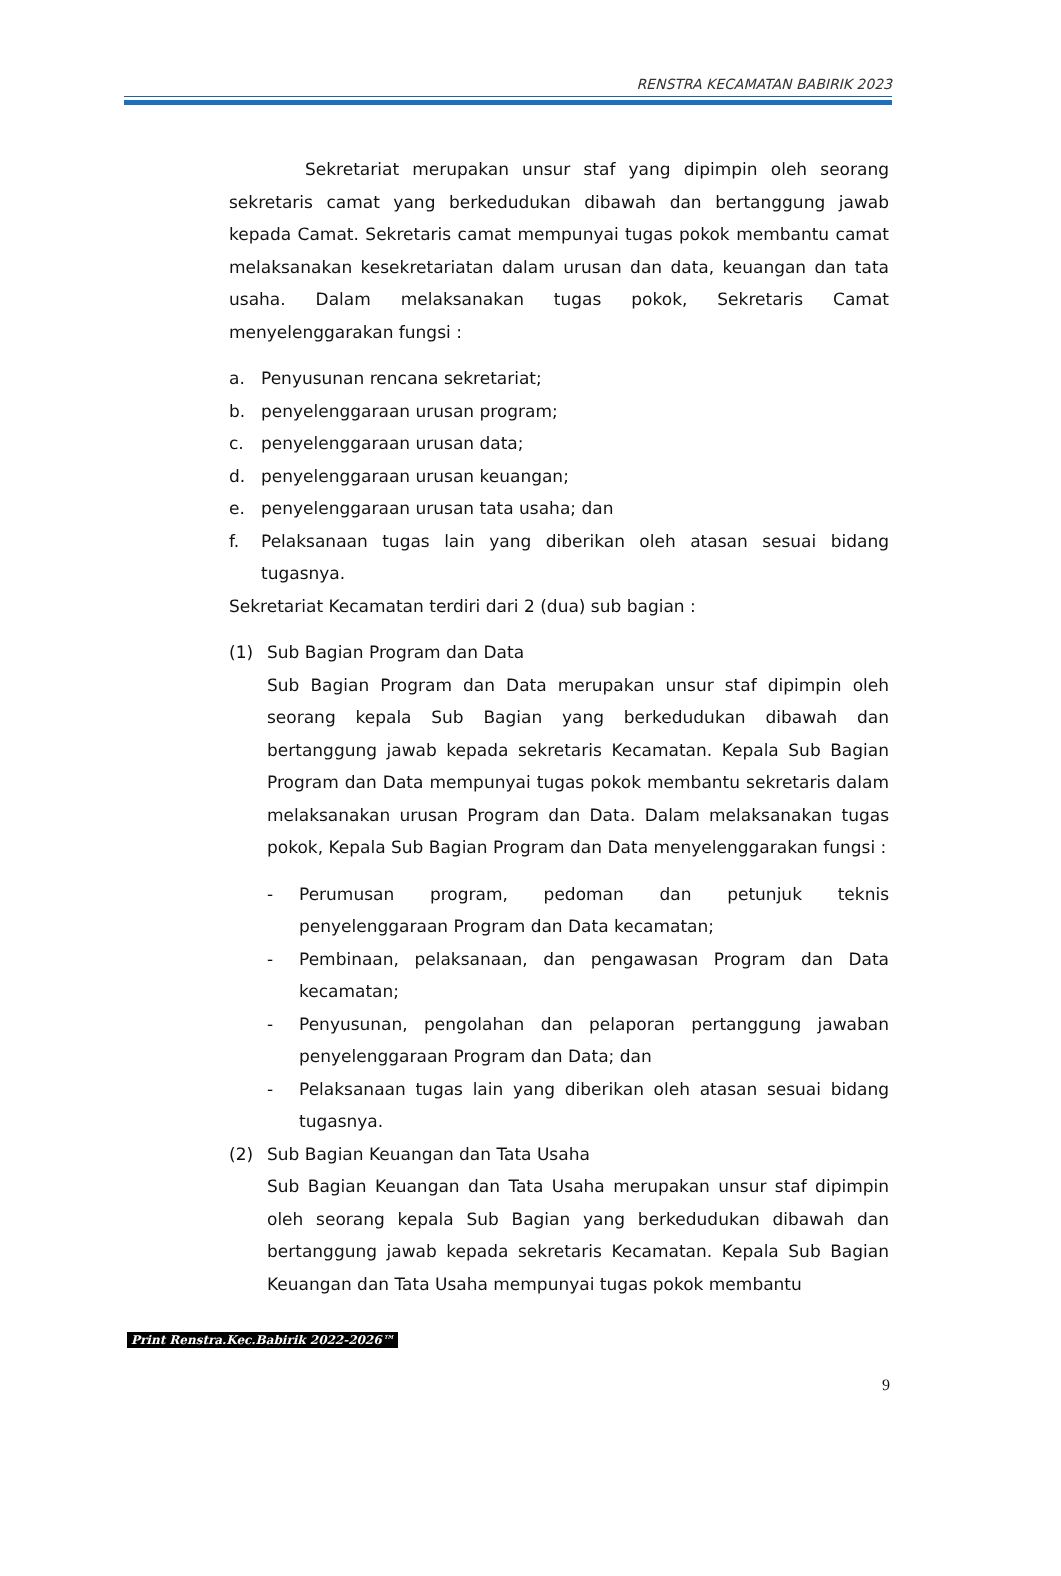RENSTRA KECAMATAN BABIRIK 2023
Sekretariat merupakan unsur staf yang dipimpin oleh seorang sekretaris camat yang berkedudukan dibawah dan bertanggung jawab kepada Camat. Sekretaris camat mempunyai tugas pokok membantu camat melaksanakan kesekretariatan dalam urusan dan data, keuangan dan tata usaha. Dalam melaksanakan tugas pokok, Sekretaris Camat menyelenggarakan fungsi :
a. Penyusunan rencana sekretariat;
b. penyelenggaraan urusan program;
c. penyelenggaraan urusan data;
d. penyelenggaraan urusan keuangan;
e. penyelenggaraan urusan tata usaha; dan
f. Pelaksanaan tugas lain yang diberikan oleh atasan sesuai bidang tugasnya.
Sekretariat Kecamatan terdiri dari 2 (dua) sub bagian :
(1) Sub Bagian Program dan Data
Sub Bagian Program dan Data merupakan unsur staf dipimpin oleh seorang kepala Sub Bagian yang berkedudukan dibawah dan bertanggung jawab kepada sekretaris Kecamatan. Kepala Sub Bagian Program dan Data mempunyai tugas pokok membantu sekretaris dalam melaksanakan urusan Program dan Data. Dalam melaksanakan tugas pokok, Kepala Sub Bagian Program dan Data menyelenggarakan fungsi :
- Perumusan program, pedoman dan petunjuk teknis penyelenggaraan Program dan Data kecamatan;
- Pembinaan, pelaksanaan, dan pengawasan Program dan Data kecamatan;
- Penyusunan, pengolahan dan pelaporan pertanggung jawaban penyelenggaraan Program dan Data; dan
- Pelaksanaan tugas lain yang diberikan oleh atasan sesuai bidang tugasnya.
(2) Sub Bagian Keuangan dan Tata Usaha
Sub Bagian Keuangan dan Tata Usaha merupakan unsur staf dipimpin oleh seorang kepala Sub Bagian yang berkedudukan dibawah dan bertanggung jawab kepada sekretaris Kecamatan. Kepala Sub Bagian Keuangan dan Tata Usaha mempunyai tugas pokok membantu
Print Renstra.Kec.Babirik 2022-2026™
9